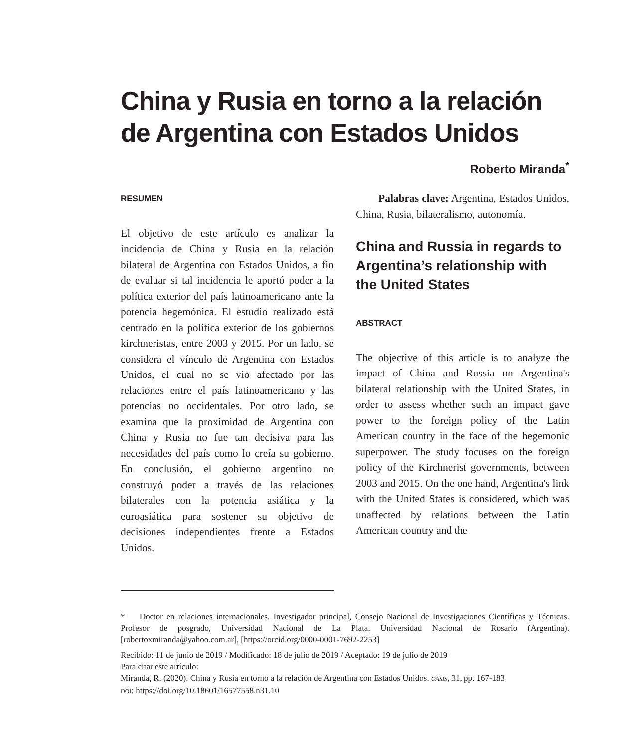China y Rusia en torno a la relación de Argentina con Estados Unidos
Roberto Miranda<sup>*</sup>
RESUMEN
El objetivo de este artículo es analizar la incidencia de China y Rusia en la relación bilateral de Argentina con Estados Unidos, a fin de evaluar si tal incidencia le aportó poder a la política exterior del país latinoamericano ante la potencia hegemónica. El estudio realizado está centrado en la política exterior de los gobiernos kirchneristas, entre 2003 y 2015. Por un lado, se considera el vínculo de Argentina con Estados Unidos, el cual no se vio afectado por las relaciones entre el país latinoamericano y las potencias no occidentales. Por otro lado, se examina que la proximidad de Argentina con China y Rusia no fue tan decisiva para las necesidades del país como lo creía su gobierno. En conclusión, el gobierno argentino no construyó poder a través de las relaciones bilaterales con la potencia asiática y la euroasiática para sostener su objetivo de decisiones independientes frente a Estados Unidos.
Palabras clave: Argentina, Estados Unidos, China, Rusia, bilateralismo, autonomía.
China and Russia in regards to Argentina’s relationship with the United States
ABSTRACT
The objective of this article is to analyze the impact of China and Russia on Argentina's bilateral relationship with the United States, in order to assess whether such an impact gave power to the foreign policy of the Latin American country in the face of the hegemonic superpower. The study focuses on the foreign policy of the Kirchnerist governments, between 2003 and 2015. On the one hand, Argentina's link with the United States is considered, which was unaffected by relations between the Latin American country and the
* Doctor en relaciones internacionales. Investigador principal, Consejo Nacional de Investigaciones Científicas y Técnicas. Profesor de posgrado, Universidad Nacional de La Plata, Universidad Nacional de Rosario (Argentina). [robertoxmiranda@yahoo.com.ar], [https://orcid.org/0000-0001-7692-2253]
Recibido: 11 de junio de 2019 / Modificado: 18 de julio de 2019 / Aceptado: 19 de julio de 2019
Para citar este artículo:
Miranda, R. (2020). China y Rusia en torno a la relación de Argentina con Estados Unidos. OASIS, 31, pp. 167-183
DOI: https://doi.org/10.18601/16577558.n31.10